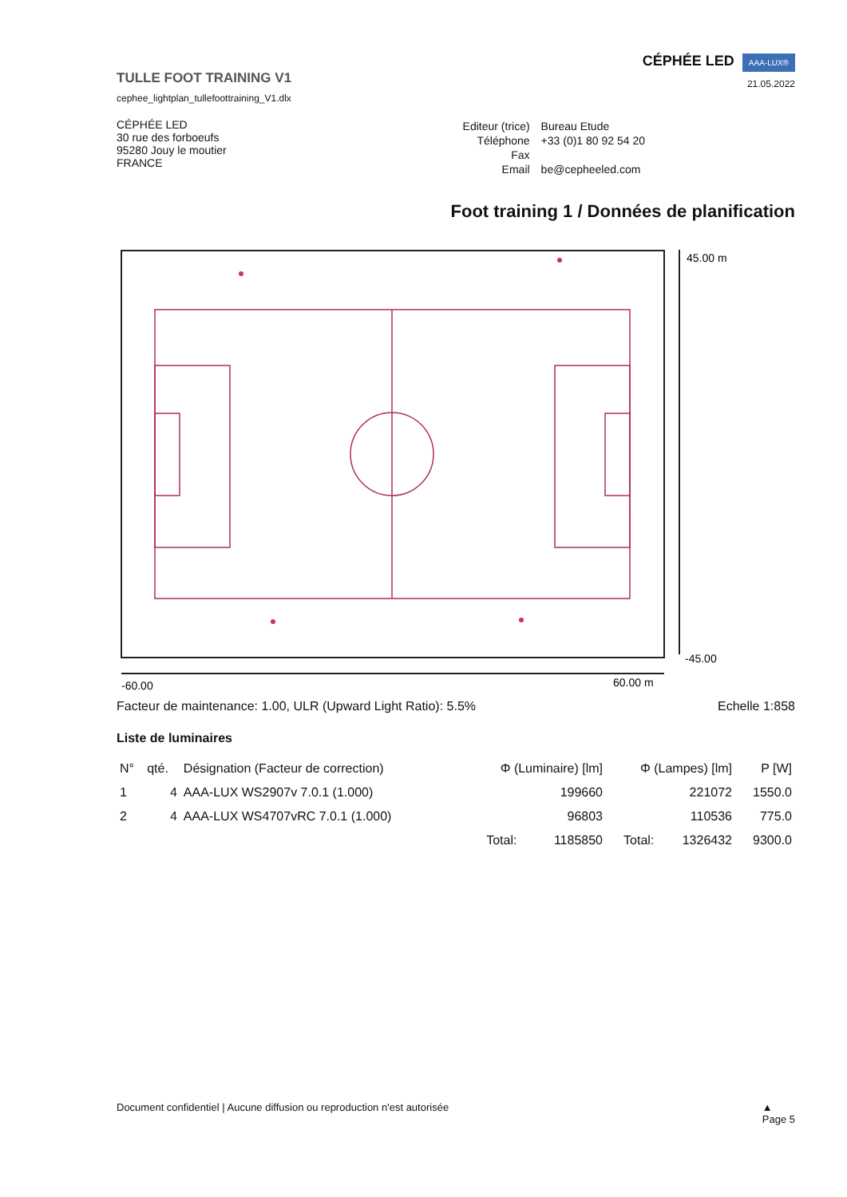TULLE FOOT TRAINING V1
cephee_lightplan_tullefoottraining_V1.dlx
CÉPHÉE LED AAA-LUX®
21.05.2022
CÉPHÉE LED
30 rue des forboeufs
95280 Jouy le moutier
FRANCE
| Editeur (trice) | Bureau Etude |
| Téléphone | +33 (0)1 80 92 54 20 |
| Fax | |
| Email | be@cepheeled.com |
Foot training 1 / Données de planification
45.00 m
-45.00
-60.00
60.00 m
Facteur de maintenance: 1.00, ULR (Upward Light Ratio): 5.5% Echelle 1:858
Liste de luminaires
| N° | qté. | Désignation (Facteur de correction) | Φ (Luminaire) [lm] | | Φ (Lampes) [lm] | | P [W] |
| --- | --- | --- | --- | --- | --- | --- | --- |
| 1 | 4 | AAA-LUX WS2907v 7.0.1 (1.000) | | 199660 | | 221072 | 1550.0 |
| 2 | 4 | AAA-LUX WS4707vRC 7.0.1 (1.000) | | 96803 | | 110536 | 775.0 |
| | | | Total: | 1185850 | Total: | 1326432 | 9300.0 |
Document confidentiel | Aucune diffusion ou reproduction n'est autorisée ▲
Page 5